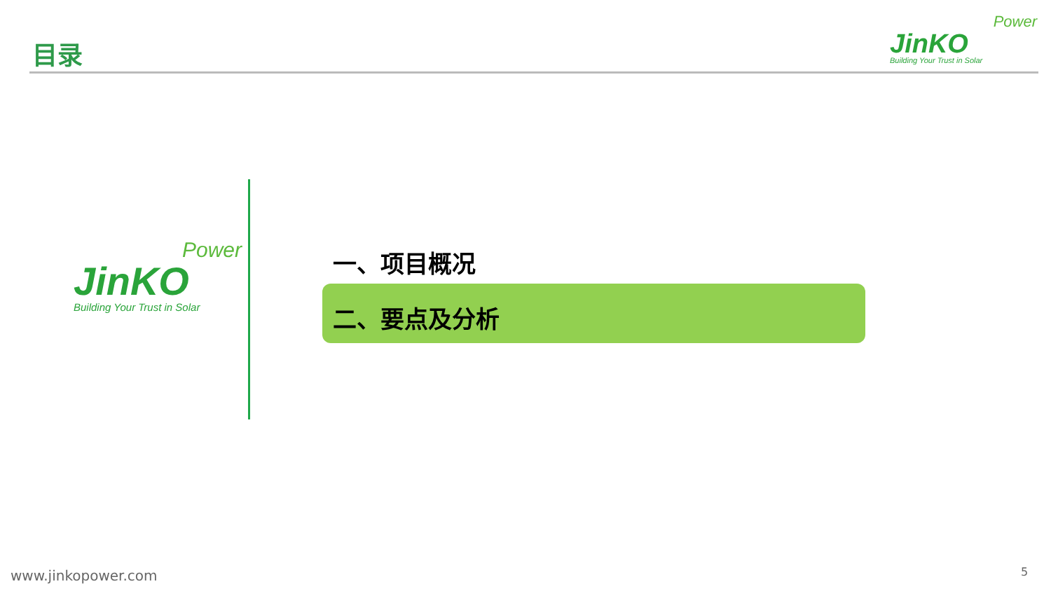目录
Power
JinKO
Building Your Trust in Solar
Power
JinKO
Building Your Trust in Solar
一、项目概况
二、要点及分析
www.jinkopower.com 5